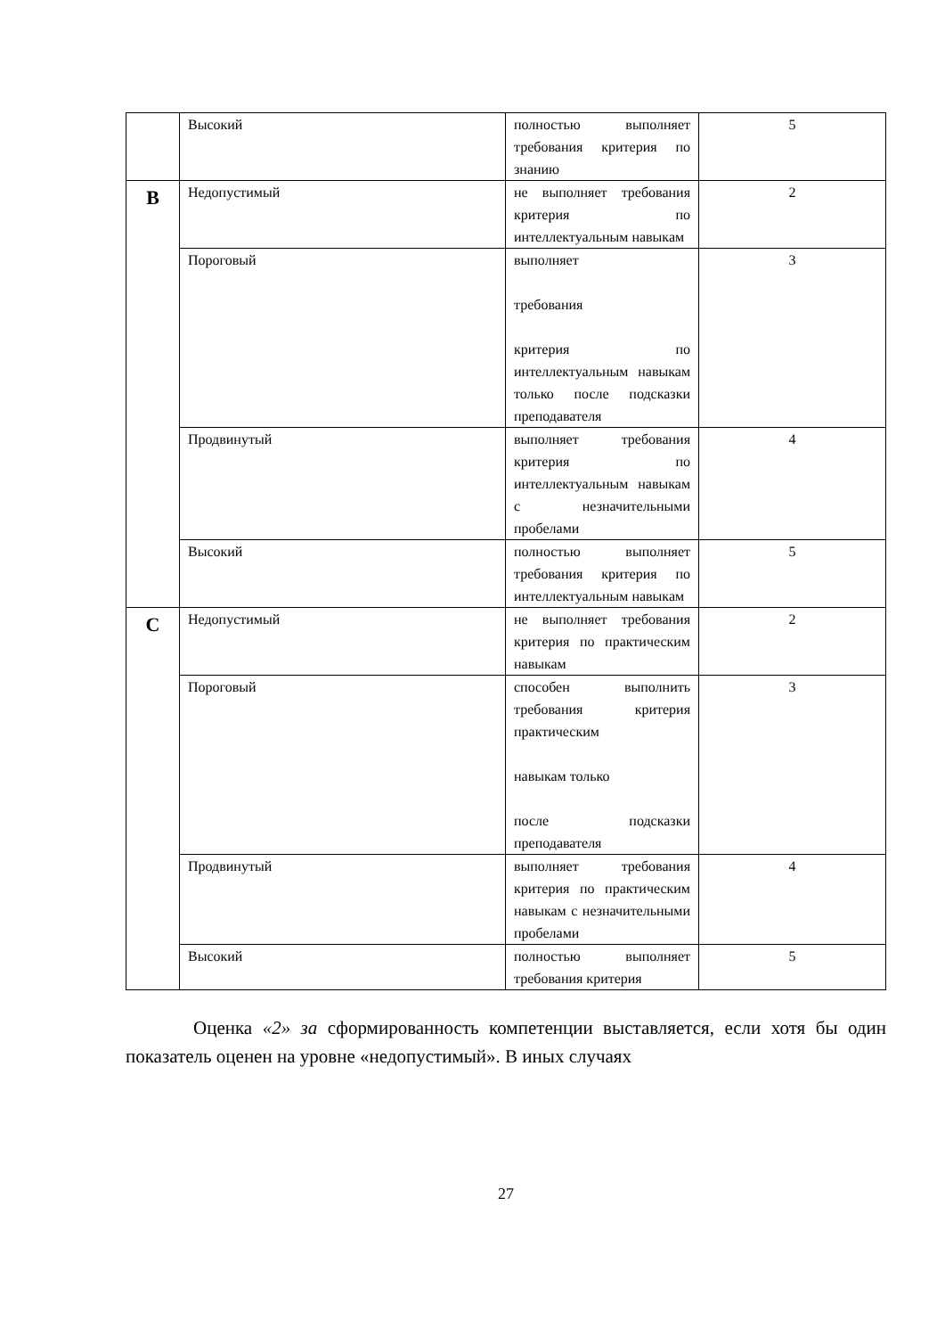| | Высокий | полностью выполняет требования критерия по знанию | 5 |
| B | Недопустимый | не выполняет требования критерия по интеллектуальным навыкам | 2 |
| | Пороговый | выполняет требования критерия по интеллектуальным навыкам только после подсказки преподавателя | 3 |
| | Продвинутый | выполняет требования критерия по интеллектуальным навыкам с незначительными пробелами | 4 |
| | Высокий | полностью выполняет требования критерия по интеллектуальным навыкам | 5 |
| C | Недопустимый | не выполняет требования критерия по практическим навыкам | 2 |
| | Пороговый | способен выполнить требования критерия практическим навыкам только после подсказки преподавателя | 3 |
| | Продвинутый | выполняет требования критерия по практическим навыкам с незначительными пробелами | 4 |
| | Высокий | полностью выполняет требования критерия | 5 |
Оценка «2» за сформированность компетенции выставляется, если хотя бы один показатель оценен на уровне «недопустимый». В иных случаях
27